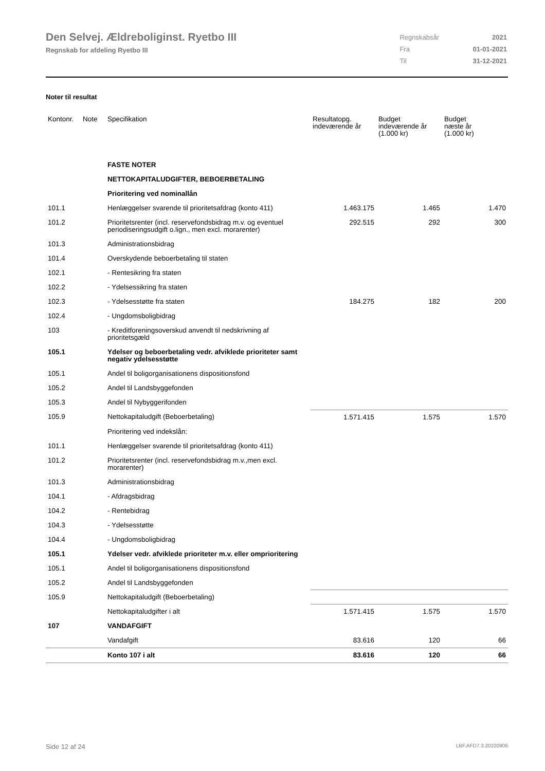Den Selvej. Ældreboliginst. Ryetbo III
Regnskab for afdeling Ryetbo III
| Regnskabsår | 2021 |
| Fra | 01-01-2021 |
| Til | 31-12-2021 |
Noter til resultat
| Kontonr. | Note | Specifikation | Resultatopg. indeværende år | Budget indeværende år (1.000 kr) | Budget næste år (1.000 kr) |
| --- | --- | --- | --- | --- | --- |
| | | FASTE NOTER | | | |
| | | NETTOKAPITALUDGIFTER, BEBOERBETALING | | | |
| | | Prioritering ved nominallån | | | |
| 101.1 | | Henlæggelser svarende til prioritetsafdrag (konto 411) | 1.463.175 | 1.465 | 1.470 |
| 101.2 | | Prioritetsrenter (incl. reservefondsbidrag m.v. og eventuel periodiseringsudgift o.lign., men excl. morarenter) | 292.515 | 292 | 300 |
| 101.3 | | Administrationsbidrag | | | |
| 101.4 | | Overskydende beboerbetaling til staten | | | |
| 102.1 | | - Rentesikring fra staten | | | |
| 102.2 | | - Ydelsessikring fra staten | | | |
| 102.3 | | - Ydelsesstøtte fra staten | 184.275 | 182 | 200 |
| 102.4 | | - Ungdomsboligbidrag | | | |
| 103 | | - Kreditforeningsoverskud anvendt til nedskrivning af prioritetsgæld | | | |
| 105.1 | | Ydelser og beboerbetaling vedr. afviklede prioriteter samt negativ ydelsesstøtte | | | |
| 105.1 | | Andel til boligorganisationens dispositionsfond | | | |
| 105.2 | | Andel til Landsbyggefonden | | | |
| 105.3 | | Andel til Nybyggerifonden | | | |
| 105.9 | | Nettokapitaludgift (Beboerbetaling) | 1.571.415 | 1.575 | 1.570 |
| | | Prioritering ved indekslån: | | | |
| 101.1 | | Henlæggelser svarende til prioritetsafdrag (konto 411) | | | |
| 101.2 | | Prioritetsrenter (incl. reservefondsbidrag m.v.,men excl. morarenter) | | | |
| 101.3 | | Administrationsbidrag | | | |
| 104.1 | | - Afdragsbidrag | | | |
| 104.2 | | - Rentebidrag | | | |
| 104.3 | | - Ydelsesstøtte | | | |
| 104.4 | | - Ungdomsboligbidrag | | | |
| 105.1 | | Ydelser vedr. afviklede prioriteter m.v. eller omprioritering | | | |
| 105.1 | | Andel til boligorganisationens dispositionsfond | | | |
| 105.2 | | Andel til Landsbyggefonden | | | |
| 105.9 | | Nettokapitaludgift (Beboerbetaling) | | | |
| | | Nettokapitaludgifter i alt | 1.571.415 | 1.575 | 1.570 |
| 107 | | VANDAFGIFT | | | |
| | | Vandafgift | 83.616 | 120 | 66 |
| | | Konto 107 i alt | 83.616 | 120 | 66 |
Side 12 af 24 LBF.AFD7.3.20220906